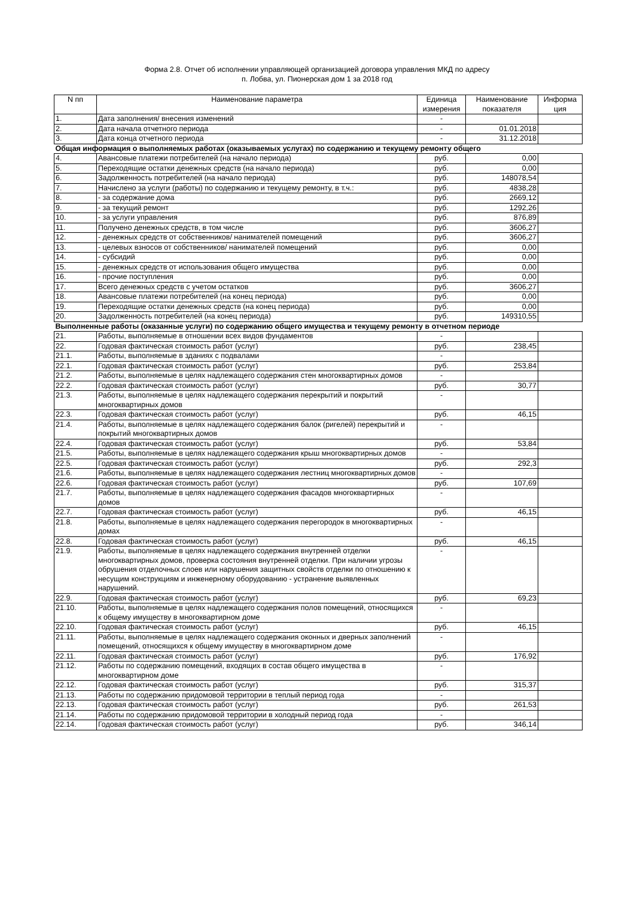Форма 2.8. Отчет об исполнении управляющей организацией договора управления МКД по адресу
п. Лобва, ул. Пионерская дом 1 за 2018 год
| N пп | Наименование параметра | Единица измерения | Наименование показателя | Информа ция |
| --- | --- | --- | --- | --- |
| 1. | Дата заполнения/ внесения изменений | - | | |
| 2. | Дата начала отчетного периода | - | 01.01.2018 | |
| 3. | Дата конца отчетного периода | - | 31.12.2018 | |
| Общая информация о выполняемых работах (оказываемых услугах) по содержанию и текущему ремонту общего | | | | |
| 4. | Авансовые платежи потребителей (на начало периода) | руб. | 0,00 | |
| 5. | Переходящие остатки денежных средств (на начало периода) | руб. | 0,00 | |
| 6. | Задолженность потребителей (на начало периода) | руб. | 148078,54 | |
| 7. | Начислено за услуги (работы) по содержанию и текущему ремонту, в т.ч.: | руб. | 4838,28 | |
| 8. | - за содержание дома | руб. | 2669,12 | |
| 9. | - за текущий ремонт | руб. | 1292,26 | |
| 10. | - за услуги управления | руб. | 876,89 | |
| 11. | Получено денежных средств, в том числе | руб. | 3606,27 | |
| 12. | - денежных средств от собственников/ нанимателей помещений | руб. | 3606,27 | |
| 13. | - целевых взносов от собственников/ нанимателей помещений | руб. | 0,00 | |
| 14. | - субсидий | руб. | 0,00 | |
| 15. | - денежных средств от использования общего имущества | руб. | 0,00 | |
| 16. | - прочие поступления | руб. | 0,00 | |
| 17. | Всего денежных средств с учетом остатков | руб. | 3606,27 | |
| 18. | Авансовые платежи потребителей (на конец периода) | руб. | 0,00 | |
| 19. | Переходящие остатки денежных средств (на конец периода) | руб. | 0,00 | |
| 20. | Задолженность потребителей (на конец периода) | руб. | 149310,55 | |
| Выполненные работы (оказанные услуги) по содержанию общего имущества и текущему ремонту в отчетном периоде | | | | |
| 21. | Работы, выполняемые в отношении всех видов фундаментов | - | | |
| 22. | Годовая фактическая стоимость работ (услуг) | руб. | 238,45 | |
| 21.1. | Работы, выполняемые в зданиях с подвалами | - | | |
| 22.1. | Годовая фактическая стоимость работ (услуг) | руб. | 253,84 | |
| 21.2. | Работы, выполняемые в целях надлежащего содержания стен многоквартирных домов | - | | |
| 22.2. | Годовая фактическая стоимость работ (услуг) | руб. | 30,77 | |
| 21.3. | Работы, выполняемые в целях надлежащего содержания перекрытий и покрытий многоквартирных домов | - | | |
| 22.3. | Годовая фактическая стоимость работ (услуг) | руб. | 46,15 | |
| 21.4. | Работы, выполняемые в целях надлежащего содержания балок (ригелей) перекрытий и покрытий многоквартирных домов | - | | |
| 22.4. | Годовая фактическая стоимость работ (услуг) | руб. | 53,84 | |
| 21.5. | Работы, выполняемые в целях надлежащего содержания крыш многоквартирных домов | - | | |
| 22.5. | Годовая фактическая стоимость работ (услуг) | руб. | 292,3 | |
| 21.6. | Работы, выполняемые в целях надлежащего содержания лестниц многоквартирных домов | - | | |
| 22.6. | Годовая фактическая стоимость работ (услуг) | руб. | 107,69 | |
| 21.7. | Работы, выполняемые в целях надлежащего содержания фасадов многоквартирных домов | - | | |
| 22.7. | Годовая фактическая стоимость работ (услуг) | руб. | 46,15 | |
| 21.8. | Работы, выполняемые в целях надлежащего содержания перегородок в многоквартирных домах | - | | |
| 22.8. | Годовая фактическая стоимость работ (услуг) | руб. | 46,15 | |
| 21.9. | Работы, выполняемые в целях надлежащего содержания внутренней отделки многоквартирных домов, проверка состояния внутренней отделки. При наличии угрозы обрушения отделочных слоев или нарушения защитных свойств отделки по отношению к несущим конструкциям и инженерному оборудованию - устранение выявленных нарушений. | - | | |
| 22.9. | Годовая фактическая стоимость работ (услуг) | руб. | 69,23 | |
| 21.10. | Работы, выполняемые в целях надлежащего содержания полов помещений, относящихся к общему имуществу в многоквартирном доме | - | | |
| 22.10. | Годовая фактическая стоимость работ (услуг) | руб. | 46,15 | |
| 21.11. | Работы, выполняемые в целях надлежащего содержания оконных и дверных заполнений помещений, относящихся к общему имуществу в многоквартирном доме | - | | |
| 22.11. | Годовая фактическая стоимость работ (услуг) | руб. | 176,92 | |
| 21.12. | Работы по содержанию помещений, входящих в состав общего имущества в многоквартирном доме | - | | |
| 22.12. | Годовая фактическая стоимость работ (услуг) | руб. | 315,37 | |
| 21.13. | Работы по содержанию придомовой территории в теплый период года | - | | |
| 22.13. | Годовая фактическая стоимость работ (услуг) | руб. | 261,53 | |
| 21.14. | Работы по содержанию придомовой территории в холодный период года | - | | |
| 22.14. | Годовая фактическая стоимость работ (услуг) | руб. | 346,14 | |